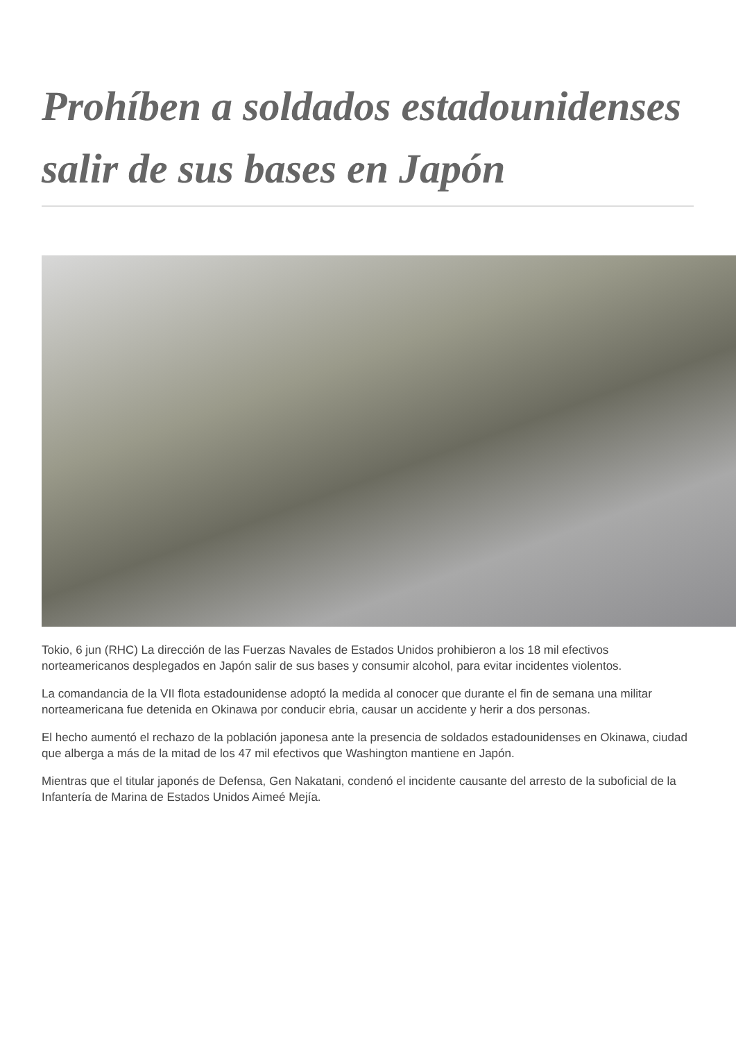Prohíben a soldados estadounidenses salir de sus bases en Japón
Tokio, 6 jun (RHC) La dirección de las Fuerzas Navales de Estados Unidos prohibieron a los 18 mil efectivos norteamericanos desplegados en Japón salir de sus bases y consumir alcohol, para evitar incidentes violentos.
La comandancia de la VII flota estadounidense adoptó la medida al conocer que durante el fin de semana una militar norteamericana fue detenida en Okinawa por conducir ebria, causar un accidente y herir a dos personas.
El hecho aumentó el rechazo de la población japonesa ante la presencia de soldados estadounidenses en Okinawa, ciudad que alberga a más de la mitad de los 47 mil efectivos que Washington mantiene en Japón.
Mientras que el titular japonés de Defensa, Gen Nakatani, condenó el incidente causante del arresto de la suboficial de la Infantería de Marina de Estados Unidos Aimeé Mejía.